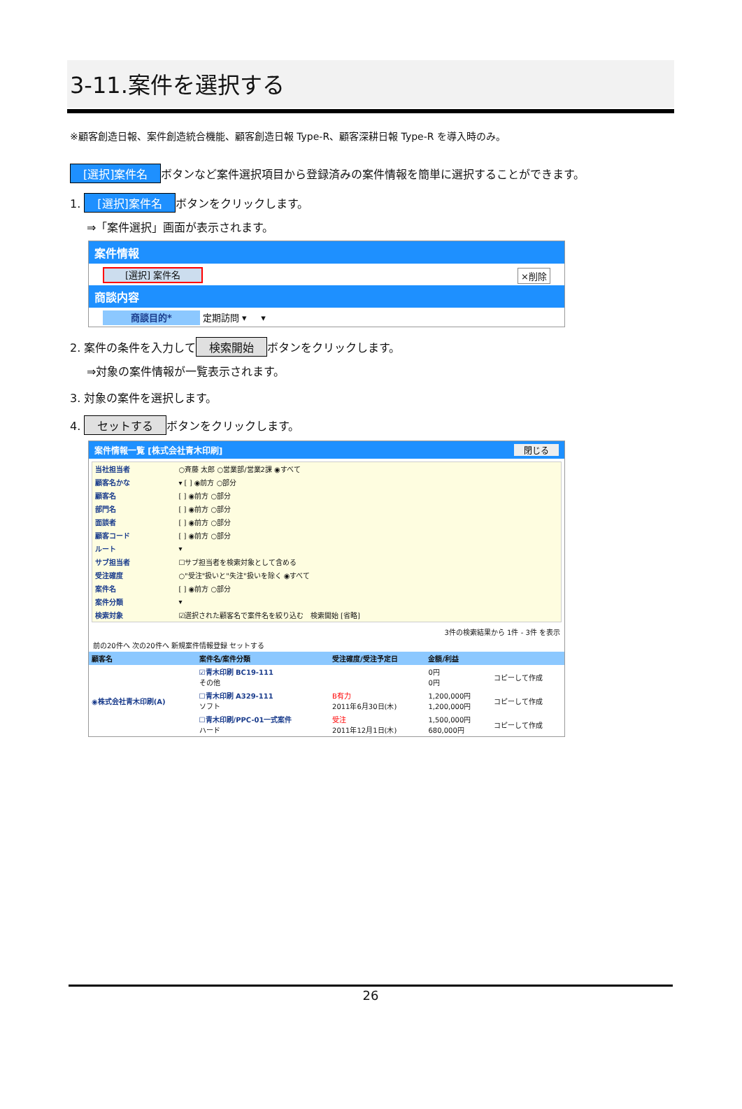3-11.案件を選択する
※顧客創造日報、案件創造統合機能、顧客創造日報 Type-R、顧客深耕日報 Type-R を導入時のみ。
[選択]案件名 ボタンなど案件選択項目から登録済みの案件情報を簡単に選択することができます。
1. [選択]案件名 ボタンをクリックします。
⇒「案件選択」画面が表示されます。
案件情報
[選択] 案件名 ×削除
商談内容
商談目的* 定期訪問 ▾ ▾
2. 案件の条件を入力して 検索開始 ボタンをクリックします。
⇒対象の案件情報が一覧表示されます。
3. 対象の案件を選択します。
4. セットする ボタンをクリックします。
案件情報一覧 [株式会社青木印刷] 閉じる
| 当社担当者 | ○斉藤 太郎 ○営業部/営業2課 ◉すべて |
| 顧客名かな | ▾ [ ] ◉前方 ○部分 |
| 顧客名 | [ ] ◉前方 ○部分 |
| 部門名 | [ ] ◉前方 ○部分 |
| 面談者 | [ ] ◉前方 ○部分 |
| 顧客コード | [ ] ◉前方 ○部分 |
| ルート | ▾ |
| サブ担当者 | ☐サブ担当者を検索対象として含める |
| 受注確度 | ○"受注"扱いと"失注"扱いを除く ◉すべて |
| 案件名 | [ ] ◉前方 ○部分 |
| 案件分類 | ▾ |
| 検索対象 | ☑選択された顧客名で案件名を絞り込む 検索開始 [省略] |
3件の検索結果から 1件 - 3件 を表示
前の20件へ 次の20件へ 新規案件情報登録 セットする
| 顧客名 | 案件名/案件分類 | 受注確度/受注予定日 | 金額/利益 | |
| --- | --- | --- | --- | --- |
| ◉株式会社青木印刷(A) | ☑青木印刷 BC19-111 その他 | | 0円 0円 | コピーして作成 |
| | ☐青木印刷 A329-111 ソフト | B有力 2011年6月30日(木) | 1,200,000円 1,200,000円 | コピーして作成 |
| | ☐青木印刷/PPC-01一式案件 ハード | 受注 2011年12月1日(木) | 1,500,000円 680,000円 | コピーして作成 |
26